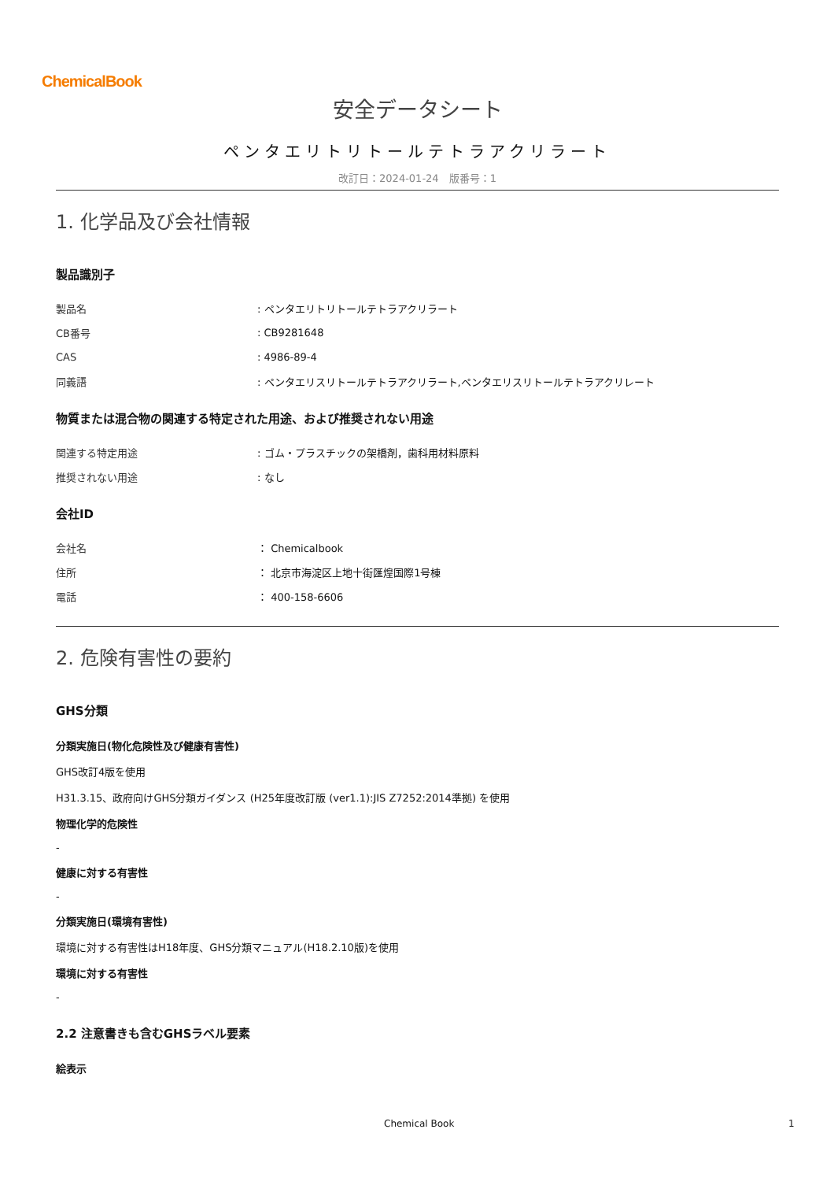ChemicalBook
安全データシート
ペンタエリトリトールテトラアクリラート
改訂日：2024-01-24　版番号：1
1. 化学品及び会社情報
製品識別子
| 製品名 | : ペンタエリトリトールテトラアクリラート |
| CB番号 | : CB9281648 |
| CAS | : 4986-89-4 |
| 同義語 | : ペンタエリスリトールテトラアクリラート,ペンタエリスリトールテトラアクリレート |
物質または混合物の関連する特定された用途、および推奨されない用途
| 関連する特定用途 | : ゴム・プラスチックの架橋剤，歯科用材料原料 |
| 推奨されない用途 | : なし |
会社ID
| 会社名 | ： Chemicalbook |
| 住所 | ： 北京市海淀区上地十街匯煌国際1号棟 |
| 電話 | ： 400-158-6606 |
2. 危険有害性の要約
GHS分類
分類実施日(物化危険性及び健康有害性)
GHS改訂4版を使用
H31.3.15、政府向けGHS分類ガイダンス (H25年度改訂版 (ver1.1):JIS Z7252:2014準拠) を使用
物理化学的危険性
-
健康に対する有害性
-
分類実施日(環境有害性)
環境に対する有害性はH18年度、GHS分類マニュアル(H18.2.10版)を使用
環境に対する有害性
-
2.2 注意書きも含むGHSラベル要素
絵表示
Chemical Book 1